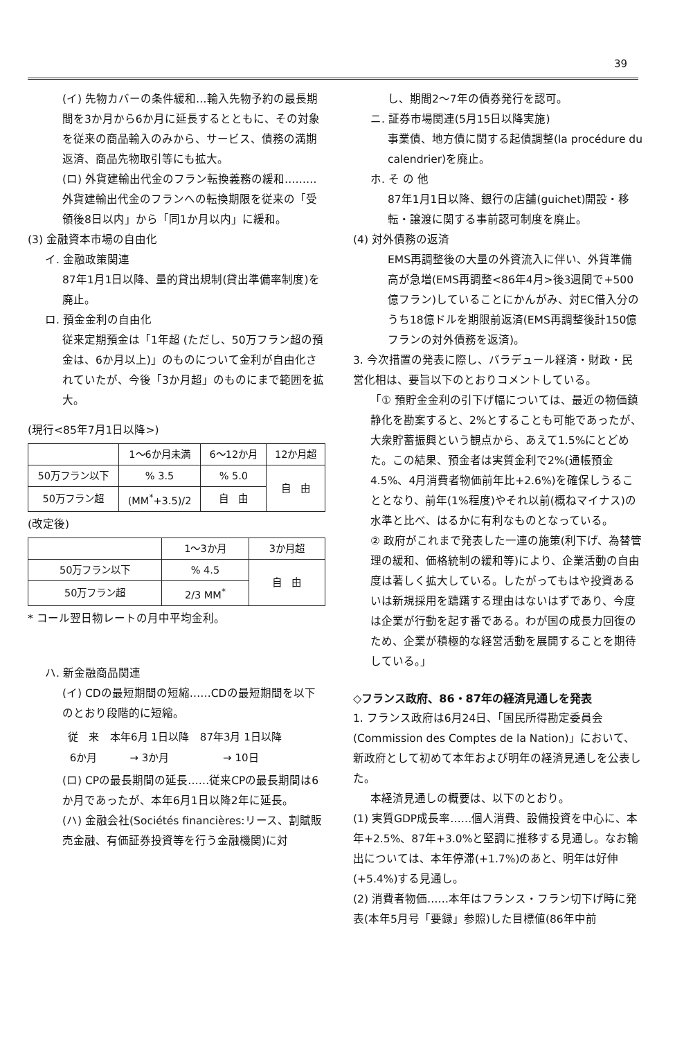39
(イ) 先物カバーの条件緩和…輸入先物予約の最長期間を3か月から6か月に延長するとともに、その対象を従来の商品輸入のみから、サービス、債務の満期返済、商品先物取引等にも拡大。
(ロ) 外貨建輸出代金のフラン転換義務の緩和………外貨建輸出代金のフランへの転換期限を従来の「受領後8日以内」から「同1か月以内」に緩和。
(3) 金融資本市場の自由化
イ. 金融政策関連
87年1月1日以降、量的貸出規制(貸出準備率制度)を廃止。
ロ. 預金金利の自由化
従来定期預金は「1年超 (ただし、50万フラン超の預金は、6か月以上)」のものについて金利が自由化されていたが、今後「3か月超」のものにまで範囲を拡大。
(現行<85年7月1日以降>)
| | 1〜6か月未満 | 6〜12か月 | 12か月超 |
| --- | --- | --- | --- |
| 50万フラン以下 | % 3.5 | % 5.0 | 自 由 |
| 50万フラン超 | (MM<sup>*</sup>+3.5)/2 | 自 由 | |
(改定後)
| | 1〜3か月 | 3か月超 |
| --- | --- | --- |
| 50万フラン以下 | % 4.5 | 自 由 |
| 50万フラン超 | 2/3 MM<sup>*</sup> | |
* コール翌日物レートの月中平均金利。
ハ. 新金融商品関連
(イ) CDの最短期間の短縮……CDの最短期間を以下のとおり段階的に短縮。
| 従 来 | 本年6月 1日以降 | 87年3月 1日以降 |
| 6か月 | → 3か月 | → 10日 |
(ロ) CPの最長期間の延長……従来CPの最長期間は6か月であったが、本年6月1日以降2年に延長。
(ハ) 金融会社(Sociétés financières:リース、割賦販売金融、有価証券投資等を行う金融機関)に対
し、期間2〜7年の債券発行を認可。
ニ. 証券市場関連(5月15日以降実施)
事業債、地方債に関する起債調整(la procédure du calendrier)を廃止。
ホ. そ の 他
87年1月1日以降、銀行の店舗(guichet)開設・移転・譲渡に関する事前認可制度を廃止。
(4) 対外債務の返済
EMS再調整後の大量の外資流入に伴い、外貨準備高が急増(EMS再調整<86年4月>後3週間で+500億フラン)していることにかんがみ、対EC借入分のうち18億ドルを期限前返済(EMS再調整後計150億フランの対外債務を返済)。
3. 今次措置の発表に際し、バラデュール経済・財政・民営化相は、要旨以下のとおりコメントしている。
「① 預貯金金利の引下げ幅については、最近の物価鎮静化を勘案すると、2%とすることも可能であったが、大衆貯蓄振興という観点から、あえて1.5%にとどめた。この結果、預金者は実質金利で2%(通帳預金4.5%、4月消費者物価前年比+2.6%)を確保しうることとなり、前年(1%程度)やそれ以前(概ねマイナス)の水準と比べ、はるかに有利なものとなっている。
② 政府がこれまで発表した一連の施策(利下げ、為替管理の緩和、価格統制の緩和等)により、企業活動の自由度は著しく拡大している。したがってもはや投資あるいは新規採用を躊躇する理由はないはずであり、今度は企業が行動を起す番である。わが国の成長力回復のため、企業が積極的な経営活動を展開することを期待している。」
◇フランス政府、86・87年の経済見通しを発表
1. フランス政府は6月24日、「国民所得勘定委員会(Commission des Comptes de la Nation)」において、新政府として初めて本年および明年の経済見通しを公表した。
本経済見通しの概要は、以下のとおり。
(1) 実質GDP成長率……個人消費、設備投資を中心に、本年+2.5%、87年+3.0%と堅調に推移する見通し。なお輸出については、本年停滞(+1.7%)のあと、明年は好伸(+5.4%)する見通し。
(2) 消費者物価……本年はフランス・フラン切下げ時に発表(本年5月号「要録」参照)した目標値(86年中前